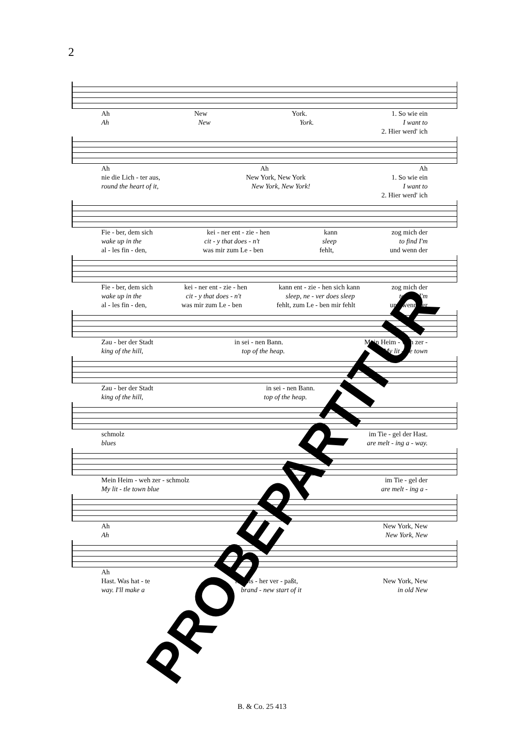2
Ah New York. 1. So wie ein
Ah New York. I want to
2. Hier werd' ich
Ah Ah Ah
nie die Lich - ter aus, New York, New York 1. So wie ein
round the heart of it, New York, New York! I want to
2. Hier werd' ich
Fie - ber, dem sich kei - ner ent - zie - hen kann zog mich der
wake up in the cit - y that does - n't sleep to find I'm
al - les fin - den, was mir zum Le - ben fehlt, und wenn der
Fie - ber, dem sich kei - ner ent - zie - hen kann ent - zie - hen sich kann zog mich der
wake up in the cit - y that does - n't sleep, ne - ver does sleep to find I'm
al - les fin - den, was mir zum Le - ben fehlt, zum Le - ben mir fehlt und wenn der
Zau - ber der Stadt in sei - nen Bann. Mein Heim - weh zer -
king of the hill, top of the heap. My lit - tle town
Zau - ber der Stadt in sei - nen Bann.
king of the hill, top of the heap.
schmolz im Tie - gel der Hast.
blues are melt - ing a - way.
Mein Heim - weh zer - schmolz im Tie - gel der
My lit - tle town blue are melt - ing a -
Ah New York, New
Ah New York, New
Ah
Hast. Was hat - te ich bis - her ver - paßt, New York, New
way. I'll make a brand - new start of it in old New
PROBEPARTITUR B. & Co. 25 413